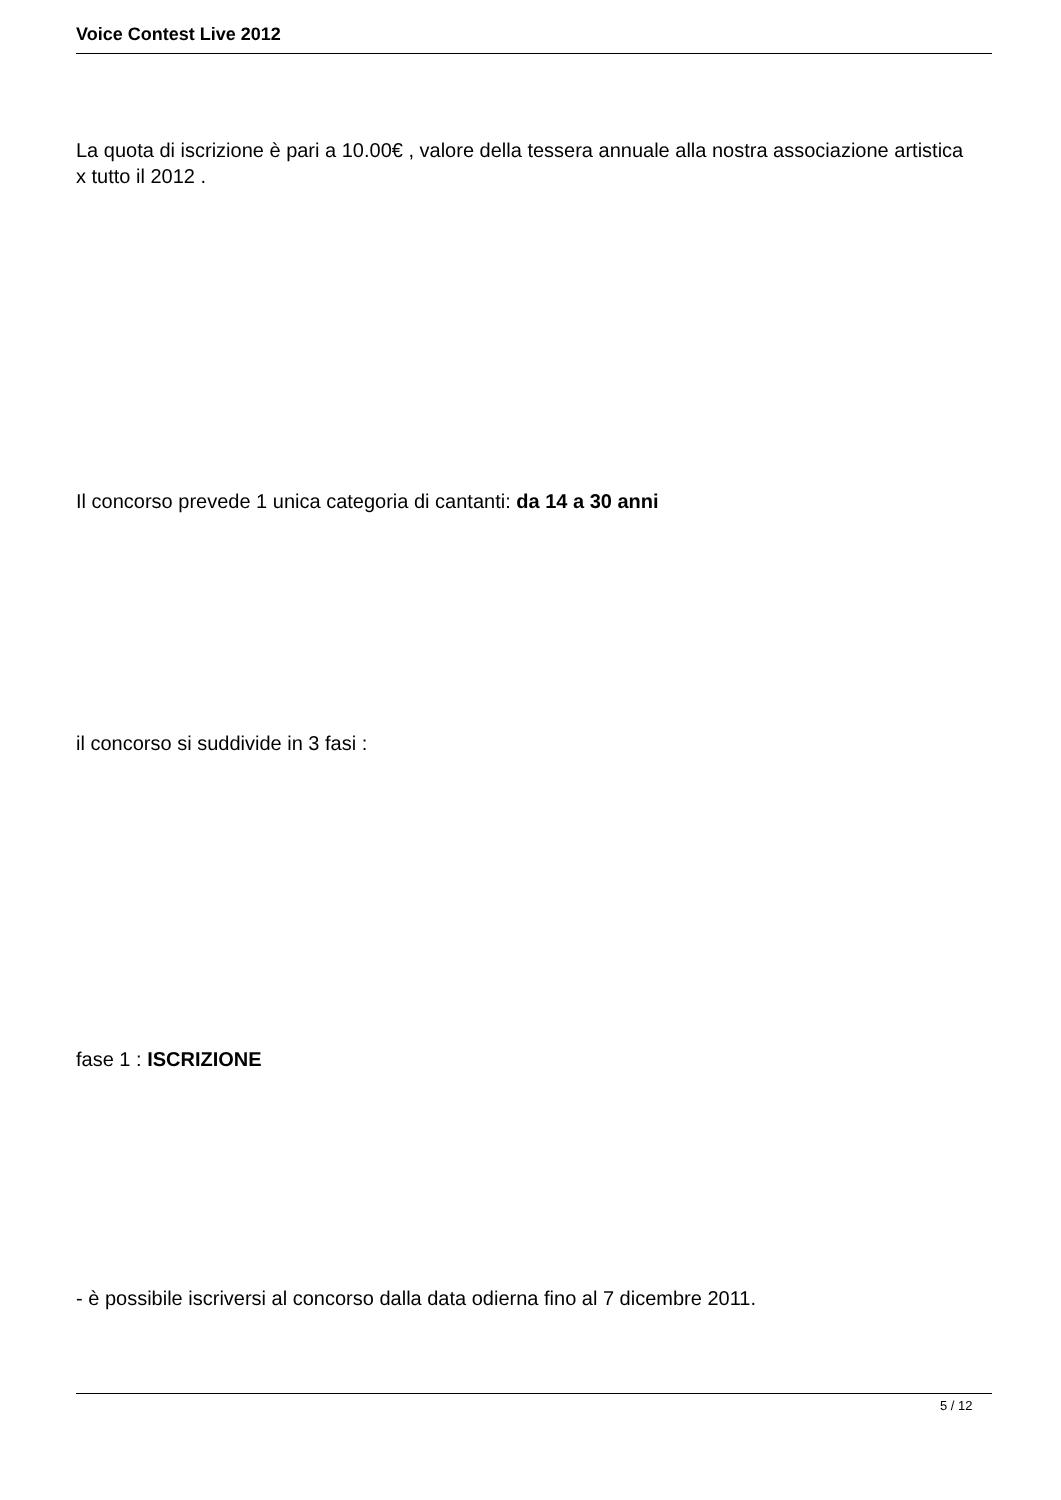Voice Contest Live 2012
La quota di iscrizione è pari a 10.00€ , valore della tessera annuale alla nostra associazione artistica x tutto il 2012 .
Il concorso prevede 1 unica categoria di cantanti: da 14 a 30 anni
il concorso si suddivide in 3 fasi :
fase 1 : ISCRIZIONE
- è possibile iscriversi al concorso dalla data odierna fino al 7 dicembre 2011.
5 / 12